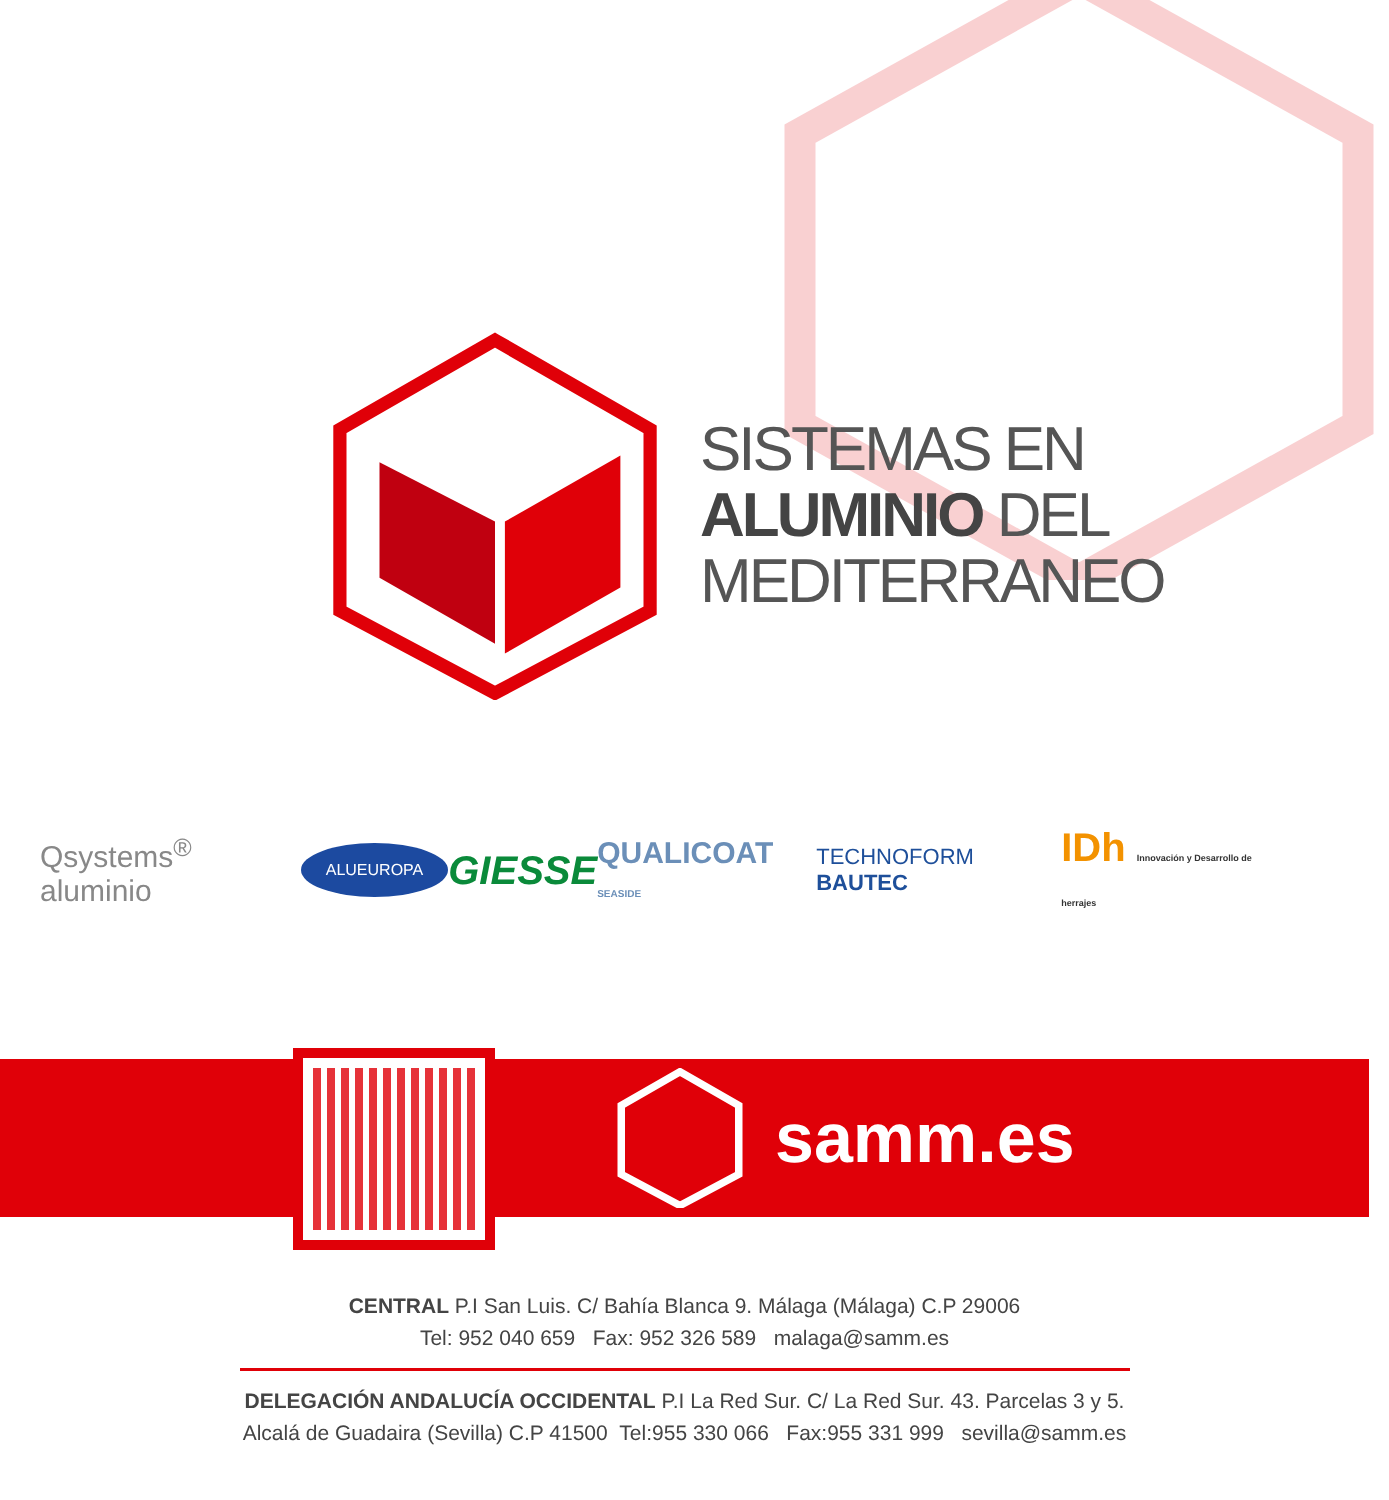SISTEMAS EN
ALUMINIO DEL
MEDITERRANEO
Qsystems<sup>®</sup> aluminio ALUEUROPA GIESSE QUALICOAT SEASIDE TECHNOFORM BAUTEC IDh Innovación y Desarrollo de herrajes
samm.es
CENTRAL P.I San Luis. C/ Bahía Blanca 9. Málaga (Málaga) C.P 29006
Tel: 952 040 659 Fax: 952 326 589 malaga@samm.es
DELEGACIÓN ANDALUCÍA OCCIDENTAL P.I La Red Sur. C/ La Red Sur. 43. Parcelas 3 y 5.
Alcalá de Guadaira (Sevilla) C.P 41500 Tel:955 330 066 Fax:955 331 999 sevilla@samm.es